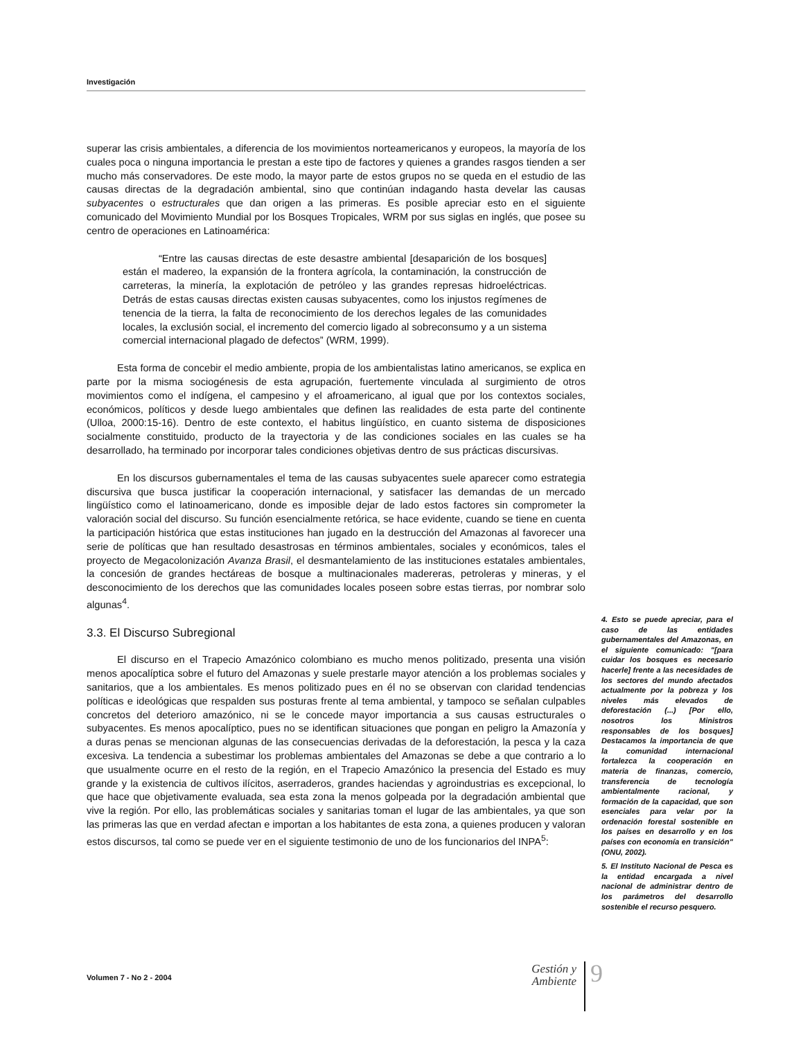Investigación
superar las crisis ambientales, a diferencia de los movimientos norteamericanos y europeos, la mayoría de los cuales poca o ninguna importancia le prestan a este tipo de factores y quienes a grandes rasgos tienden a ser mucho más conservadores. De este modo, la mayor parte de estos grupos no se queda en el estudio de las causas directas de la degradación ambiental, sino que continúan indagando hasta develar las causas subyacentes o estructurales que dan origen a las primeras. Es posible apreciar esto en el siguiente comunicado del Movimiento Mundial por los Bosques Tropicales, WRM por sus siglas en inglés, que posee su centro de operaciones en Latinoamérica:
“Entre las causas directas de este desastre ambiental [desaparición de los bosques] están el madereo, la expansión de la frontera agrícola, la contaminación, la construcción de carreteras, la minería, la explotación de petróleo y las grandes represas hidroeléctricas. Detrás de estas causas directas existen causas subyacentes, como los injustos regímenes de tenencia de la tierra, la falta de reconocimiento de los derechos legales de las comunidades locales, la exclusión social, el incremento del comercio ligado al sobreconsumo y a un sistema comercial internacional plagado de defectos” (WRM, 1999).
Esta forma de concebir el medio ambiente, propia de los ambientalistas latino americanos, se explica en parte por la misma sociogénesis de esta agrupación, fuertemente vinculada al surgimiento de otros movimientos como el indígena, el campesino y el afroamericano, al igual que por los contextos sociales, económicos, políticos y desde luego ambientales que definen las realidades de esta parte del continente (Ulloa, 2000:15-16). Dentro de este contexto, el habitus lingüístico, en cuanto sistema de disposiciones socialmente constituido, producto de la trayectoria y de las condiciones sociales en las cuales se ha desarrollado, ha terminado por incorporar tales condiciones objetivas dentro de sus prácticas discursivas.
En los discursos gubernamentales el tema de las causas subyacentes suele aparecer como estrategia discursiva que busca justificar la cooperación internacional, y satisfacer las demandas de un mercado lingüístico como el latinoamericano, donde es imposible dejar de lado estos factores sin comprometer la valoración social del discurso. Su función esencialmente retórica, se hace evidente, cuando se tiene en cuenta la participación histórica que estas instituciones han jugado en la destrucción del Amazonas al favorecer una serie de políticas que han resultado desastrosas en términos ambientales, sociales y económicos, tales el proyecto de Megacolonización Avanza Brasil, el desmantelamiento de las instituciones estatales ambientales, la concesión de grandes hectáreas de bosque a multinacionales madereras, petroleras y mineras, y el desconocimiento de los derechos que las comunidades locales poseen sobre estas tierras, por nombrar solo algunas<sup>4</sup>.
3.3. El Discurso Subregional
El discurso en el Trapecio Amazónico colombiano es mucho menos politizado, presenta una visión menos apocalíptica sobre el futuro del Amazonas y suele prestarle mayor atención a los problemas sociales y sanitarios, que a los ambientales. Es menos politizado pues en él no se observan con claridad tendencias políticas e ideológicas que respalden sus posturas frente al tema ambiental, y tampoco se señalan culpables concretos del deterioro amazónico, ni se le concede mayor importancia a sus causas estructurales o subyacentes. Es menos apocalíptico, pues no se identifican situaciones que pongan en peligro la Amazonía y a duras penas se mencionan algunas de las consecuencias derivadas de la deforestación, la pesca y la caza excesiva. La tendencia a subestimar los problemas ambientales del Amazonas se debe a que contrario a lo que usualmente ocurre en el resto de la región, en el Trapecio Amazónico la presencia del Estado es muy grande y la existencia de cultivos ilícitos, aserraderos, grandes haciendas y agroindustrias es excepcional, lo que hace que objetivamente evaluada, sea esta zona la menos golpeada por la degradación ambiental que vive la región. Por ello, las problemáticas sociales y sanitarias toman el lugar de las ambientales, ya que son las primeras las que en verdad afectan e importan a los habitantes de esta zona, a quienes producen y valoran estos discursos, tal como se puede ver en el siguiente testimonio de uno de los funcionarios del INPA<sup>5</sup>:
4. Esto se puede apreciar, para el caso de las entidades gubernamentales del Amazonas, en el siguiente comunicado: "[para cuidar los bosques es necesario hacerle] frente a las necesidades de los sectores del mundo afectados actualmente por la pobreza y los niveles más elevados de deforestación (...) [Por ello, nosotros los Ministros responsables de los bosques] Destacamos la importancia de que la comunidad internacional fortalezca la cooperación en materia de finanzas, comercio, transferencia de tecnología ambientalmente racional, y formación de la capacidad, que son esenciales para velar por la ordenación forestal sostenible en los países en desarrollo y en los países con economía en transición" (ONU, 2002).
5. El Instituto Nacional de Pesca es la entidad encargada a nivel nacional de administrar dentro de los parámetros del desarrollo sostenible el recurso pesquero.
Volumen 7 - No 2 - 2004
Gestión y
Ambiente
9